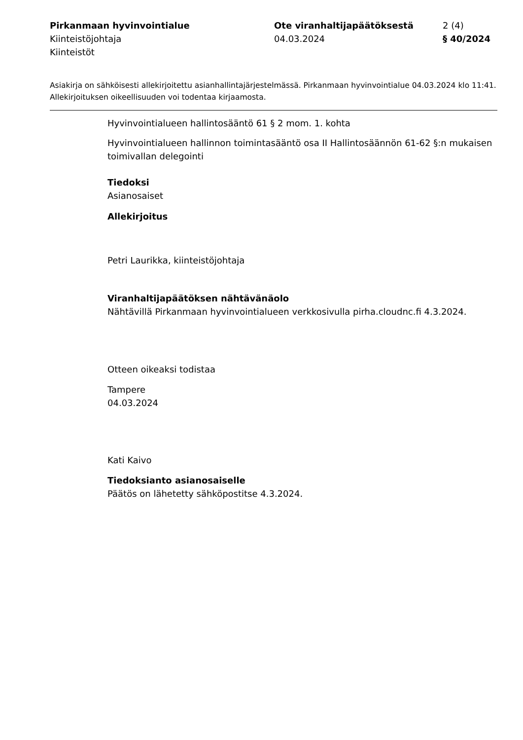Pirkanmaan hyvinvointialue
Kiinteistöjohtaja
Kiinteistöt
Ote viranhaltijapäätöksestä
04.03.2024
2 (4)
§ 40/2024
Asiakirja on sähköisesti allekirjoitettu asianhallintajärjestelmässä. Pirkanmaan hyvinvointialue 04.03.2024 klo 11:41. Allekirjoituksen oikeellisuuden voi todentaa kirjaamosta.
Hyvinvointialueen hallintosääntö 61 § 2 mom. 1. kohta
Hyvinvointialueen hallinnon toimintasääntö osa II Hallintosäännön 61-62 §:n mukaisen toimivallan delegointi
Tiedoksi
Asianosaiset
Allekirjoitus
Petri Laurikka, kiinteistöjohtaja
Viranhaltijapäätöksen nähtävänäolo
Nähtävillä Pirkanmaan hyvinvointialueen verkkosivulla pirha.cloudnc.fi 4.3.2024.
Otteen oikeaksi todistaa
Tampere
04.03.2024
Kati Kaivo
Tiedoksianto asianosaiselle
Päätös on lähetetty sähköpostitse 4.3.2024.